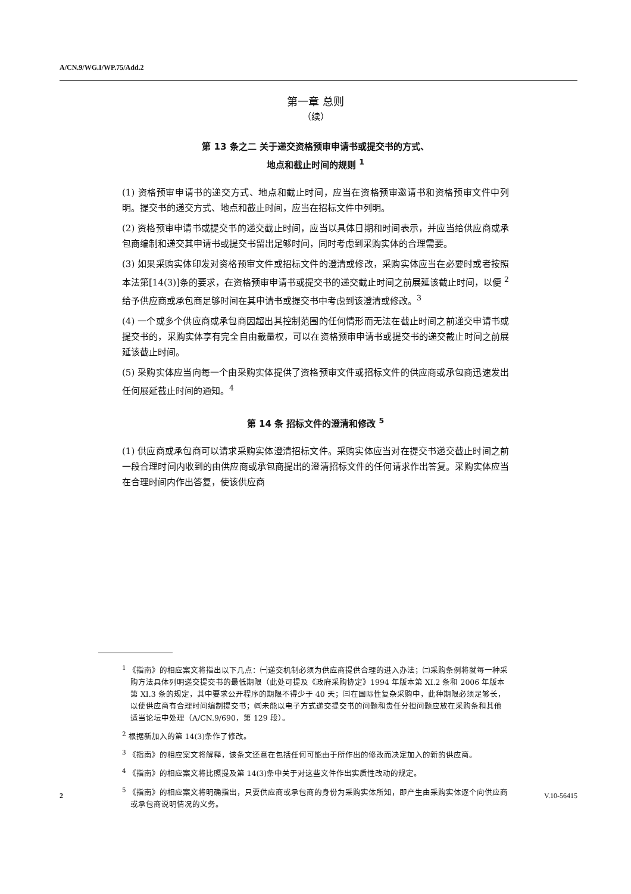A/CN.9/WG.I/WP.75/Add.2
第一章 总则
（续）
第 13 条之二 关于递交资格预审申请书或提交书的方式、
地点和截止时间的规则 <sup>1</sup>
(1) 资格预审申请书的递交方式、地点和截止时间，应当在资格预审邀请书和资格预审文件中列明。提交书的递交方式、地点和截止时间，应当在招标文件中列明。
(2) 资格预审申请书或提交书的递交截止时间，应当以具体日期和时间表示，并应当给供应商或承包商编制和递交其申请书或提交书留出足够时间，同时考虑到采购实体的合理需要。
(3) 如果采购实体印发对资格预审文件或招标文件的澄清或修改，采购实体应当在必要时或者按照本法第[14(3)]条的要求，在资格预审申请书或提交书的递交截止时间之前展延该截止时间，以便 <sup>2</sup>给予供应商或承包商足够时间在其申请书或提交书中考虑到该澄清或修改。<sup>3</sup>
(4) 一个或多个供应商或承包商因超出其控制范围的任何情形而无法在截止时间之前递交申请书或提交书的，采购实体享有完全自由裁量权，可以在资格预审申请书或提交书的递交截止时间之前展延该截止时间。
(5) 采购实体应当向每一个由采购实体提供了资格预审文件或招标文件的供应商或承包商迅速发出任何展延截止时间的通知。<sup>4</sup>
第 14 条 招标文件的澄清和修改 <sup>5</sup>
(1) 供应商或承包商可以请求采购实体澄清招标文件。采购实体应当对在提交书递交截止时间之前一段合理时间内收到的由供应商或承包商提出的澄清招标文件的任何请求作出答复。采购实体应当在合理时间内作出答复，使该供应商
<sup>1</sup> 《指南》的相应案文将指出以下几点：㈠递交机制必须为供应商提供合理的进入办法；㈡采购条例将就每一种采购方法具体列明递交提交书的最低期限（此处可提及《政府采购协定》1994 年版本第 XI.2 条和 2006 年版本第 XI.3 条的规定，其中要求公开程序的期限不得少于 40 天；㈢在国际性复杂采购中，此种期限必须足够长，以使供应商有合理时间编制提交书；㈣未能以电子方式递交提交书的问题和责任分担问题应放在采购条和其他适当论坛中处理（A/CN.9/690，第 129 段）。
<sup>2</sup> 根据新加入的第 14(3)条作了修改。
<sup>3</sup> 《指南》的相应案文将解释，该条文还意在包括任何可能由于所作出的修改而决定加入的新的供应商。
<sup>4</sup> 《指南》的相应案文将比照提及第 14(3)条中关于对这些文件作出实质性改动的规定。
<sup>5</sup> 《指南》的相应案文将明确指出，只要供应商或承包商的身份为采购实体所知，即产生由采购实体逐个向供应商或承包商说明情况的义务。
2 V.10-56415